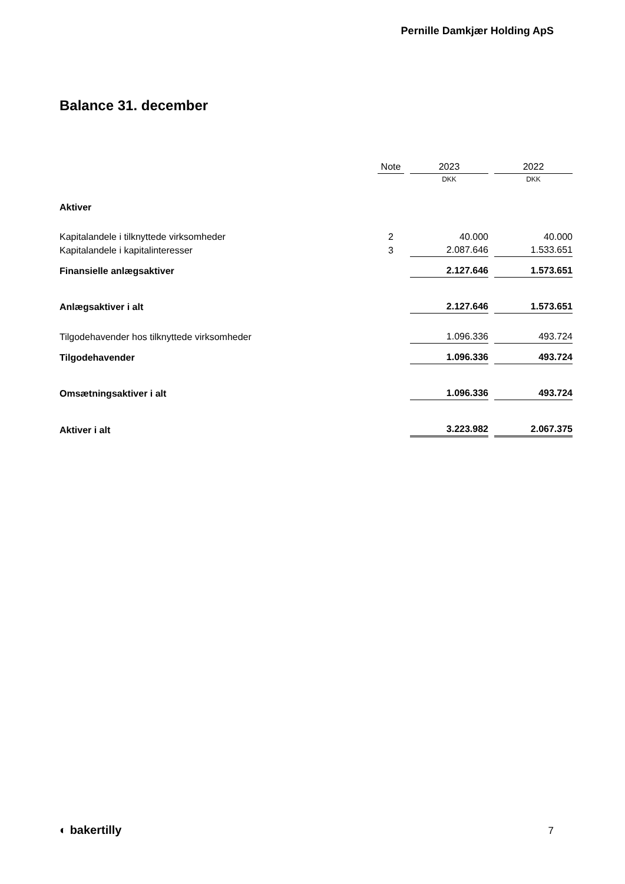Pernille Damkjær Holding ApS
Balance 31. december
| | Note | 2023 | 2022 |
| --- | --- | --- | --- |
| | | DKK | DKK |
| Aktiver | | | |
| Kapitalandele i tilknyttede virksomheder | 2 | 40.000 | 40.000 |
| Kapitalandele i kapitalinteresser | 3 | 2.087.646 | 1.533.651 |
| Finansielle anlægsaktiver | | 2.127.646 | 1.573.651 |
| Anlægsaktiver i alt | | 2.127.646 | 1.573.651 |
| Tilgodehavender hos tilknyttede virksomheder | | 1.096.336 | 493.724 |
| Tilgodehavender | | 1.096.336 | 493.724 |
| Omsætningsaktiver i alt | | 1.096.336 | 493.724 |
| Aktiver i alt | | 3.223.982 | 2.067.375 |
◐ bakertilly 7